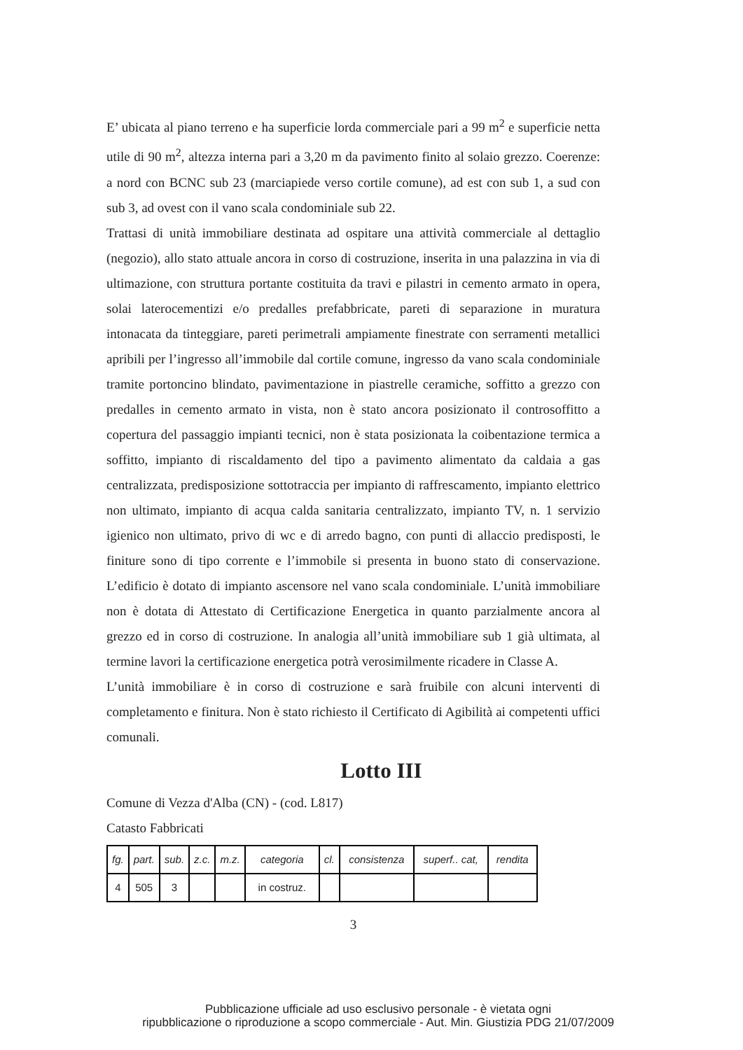E’ ubicata al piano terreno e ha superficie lorda commerciale pari a 99 m<sup>2</sup> e superficie netta utile di 90 m<sup>2</sup>, altezza interna pari a 3,20 m da pavimento finito al solaio grezzo. Coerenze: a nord con BCNC sub 23 (marciapiede verso cortile comune), ad est con sub 1, a sud con sub 3, ad ovest con il vano scala condominiale sub 22.
Trattasi di unità immobiliare destinata ad ospitare una attività commerciale al dettaglio (negozio), allo stato attuale ancora in corso di costruzione, inserita in una palazzina in via di ultimazione, con struttura portante costituita da travi e pilastri in cemento armato in opera, solai laterocementizi e/o predalles prefabbricate, pareti di separazione in muratura intonacata da tinteggiare, pareti perimetrali ampiamente finestrate con serramenti metallici apribili per l’ingresso all’immobile dal cortile comune, ingresso da vano scala condominiale tramite portoncino blindato, pavimentazione in piastrelle ceramiche, soffitto a grezzo con predalles in cemento armato in vista, non è stato ancora posizionato il controsoffitto a copertura del passaggio impianti tecnici, non è stata posizionata la coibentazione termica a soffitto, impianto di riscaldamento del tipo a pavimento alimentato da caldaia a gas centralizzata, predisposizione sottotraccia per impianto di raffrescamento, impianto elettrico non ultimato, impianto di acqua calda sanitaria centralizzato, impianto TV, n. 1 servizio igienico non ultimato, privo di wc e di arredo bagno, con punti di allaccio predisposti, le finiture sono di tipo corrente e l’immobile si presenta in buono stato di conservazione. L’edificio è dotato di impianto ascensore nel vano scala condominiale. L’unità immobiliare non è dotata di Attestato di Certificazione Energetica in quanto parzialmente ancora al grezzo ed in corso di costruzione. In analogia all’unità immobiliare sub 1 già ultimata, al termine lavori la certificazione energetica potrà verosimilmente ricadere in Classe A.
L’unità immobiliare è in corso di costruzione e sarà fruibile con alcuni interventi di completamento e finitura. Non è stato richiesto il Certificato di Agibilità ai competenti uffici comunali.
Lotto III
Comune di Vezza d'Alba (CN) - (cod. L817)
Catasto Fabbricati
| fg. | part. | sub. | z.c. | m.z. | categoria | cl. | consistenza | superf.. cat, | rendita |
| --- | --- | --- | --- | --- | --- | --- | --- | --- | --- |
| 4 | 505 | 3 | | | in costruz. | | | | |
3
Pubblicazione ufficiale ad uso esclusivo personale - è vietata ogni
ripubblicazione o riproduzione a scopo commerciale - Aut. Min. Giustizia PDG 21/07/2009